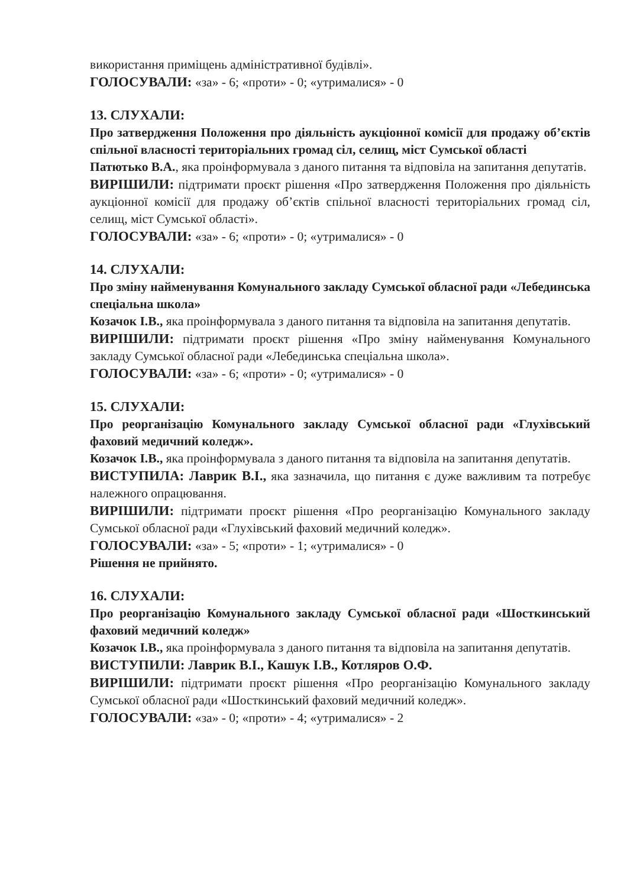використання приміщень адміністративної будівлі».
ГОЛОСУВАЛИ: «за» - 6; «проти» - 0; «утрималися» - 0
13. СЛУХАЛИ:
Про затвердження Положення про діяльність аукціонної комісії для продажу об’єктів спільної власності територіальних громад сіл, селищ, міст Сумської області
Патютько В.А., яка проінформувала з даного питання та відповіла на запитання депутатів.
ВИРІШИЛИ: підтримати проєкт рішення «Про затвердження Положення про діяльність аукціонної комісії для продажу об’єктів спільної власності територіальних громад сіл, селищ, міст Сумської області».
ГОЛОСУВАЛИ: «за» - 6; «проти» - 0; «утрималися» - 0
14. СЛУХАЛИ:
Про зміну найменування Комунального закладу Сумської обласної ради «Лебединська спеціальна школа»
Козачок І.В., яка проінформувала з даного питання та відповіла на запитання депутатів.
ВИРІШИЛИ: підтримати проєкт рішення «Про зміну найменування Комунального закладу Сумської обласної ради «Лебединська спеціальна школа».
ГОЛОСУВАЛИ: «за» - 6; «проти» - 0; «утрималися» - 0
15. СЛУХАЛИ:
Про реорганізацію Комунального закладу Сумської обласної ради «Глухівський фаховий медичний коледж».
Козачок І.В., яка проінформувала з даного питання та відповіла на запитання депутатів.
ВИСТУПИЛА: Лаврик В.І., яка зазначила, що питання є дуже важливим та потребує належного опрацювання.
ВИРІШИЛИ: підтримати проєкт рішення «Про реорганізацію Комунального закладу Сумської обласної ради «Глухівський фаховий медичний коледж».
ГОЛОСУВАЛИ: «за» - 5; «проти» - 1; «утрималися» - 0
Рішення не прийнято.
16. СЛУХАЛИ:
Про реорганізацію Комунального закладу Сумської обласної ради «Шосткинський фаховий медичний коледж»
Козачок І.В., яка проінформувала з даного питання та відповіла на запитання депутатів.
ВИСТУПИЛИ: Лаврик В.І., Кашук І.В., Котляров О.Ф.
ВИРІШИЛИ: підтримати проєкт рішення «Про реорганізацію Комунального закладу Сумської обласної ради «Шосткинський фаховий медичний коледж».
ГОЛОСУВАЛИ: «за» - 0; «проти» - 4; «утрималися» - 2